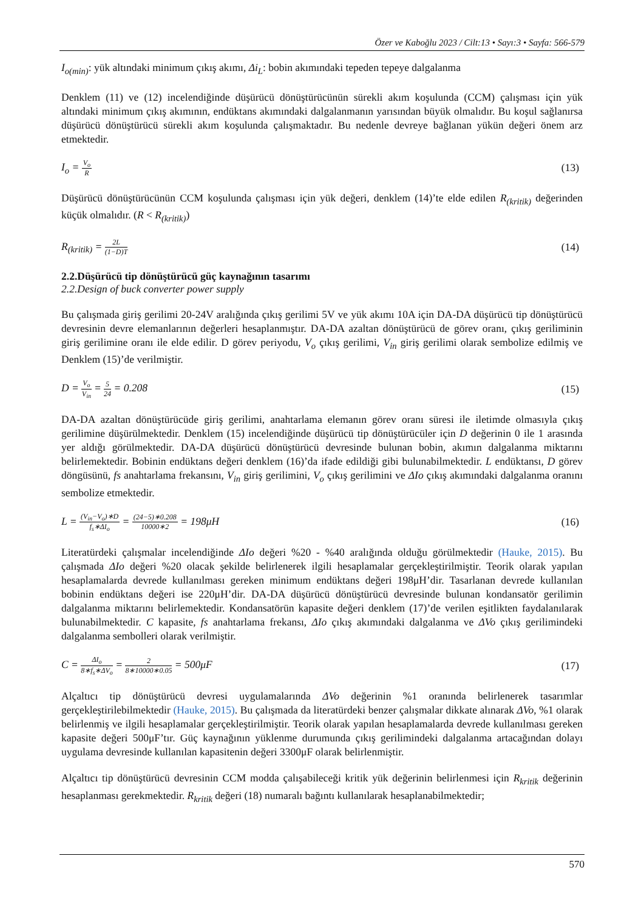Özer ve Kaboğlu 2023 / Cilt:13 • Sayı:3 • Sayfa: 566-579
I<sub>o(min)</sub>: yük altındaki minimum çıkış akımı, Δi<sub>L</sub>: bobin akımındaki tepeden tepeye dalgalanma
Denklem (11) ve (12) incelendiğinde düşürücü dönüştürücünün sürekli akım koşulunda (CCM) çalışması için yük altındaki minimum çıkış akımının, endüktans akımındaki dalgalanmanın yarısından büyük olmalıdır. Bu koşul sağlanırsa düşürücü dönüştürücü sürekli akım koşulunda çalışmaktadır. Bu nedenle devreye bağlanan yükün değeri önem arz etmektedir.
I<sub>o</sub> = V<sub>o</sub> R (13)
Düşürücü dönüştürücünün CCM koşulunda çalışması için yük değeri, denklem (14)’te elde edilen R<sub>(kritik)</sub> değerinden küçük olmalıdır. (R < R<sub>(kritik)</sub>)
R<sub>(kritik)</sub> = 2L (1−D)T (14)
2.2.Düşürücü tip dönüştürücü güç kaynağının tasarımı
2.2.Design of buck converter power supply
Bu çalışmada giriş gerilimi 20-24V aralığında çıkış gerilimi 5V ve yük akımı 10A için DA-DA düşürücü tip dönüştürücü devresinin devre elemanlarının değerleri hesaplanmıştır. DA-DA azaltan dönüştürücü de görev oranı, çıkış geriliminin giriş gerilimine oranı ile elde edilir. D görev periyodu, V<sub>o</sub> çıkış gerilimi, V<sub>in</sub> giriş gerilimi olarak sembolize edilmiş ve Denklem (15)’de verilmiştir.
D = V<sub>o</sub> V<sub>in</sub> = 5 24 = 0.208 (15)
DA-DA azaltan dönüştürücüde giriş gerilimi, anahtarlama elemanın görev oranı süresi ile iletimde olmasıyla çıkış gerilimine düşürülmektedir. Denklem (15) incelendiğinde düşürücü tip dönüştürücüler için D değerinin 0 ile 1 arasında yer aldığı görülmektedir. DA-DA düşürücü dönüştürücü devresinde bulunan bobin, akımın dalgalanma miktarını belirlemektedir. Bobinin endüktans değeri denklem (16)’da ifade edildiği gibi bulunabilmektedir. L endüktansı, D görev döngüsünü, fs anahtarlama frekansını, V<sub>in</sub> giriş gerilimini, V<sub>o</sub> çıkış gerilimini ve ΔIo çıkış akımındaki dalgalanma oranını sembolize etmektedir.
L = (V<sub>in</sub>−V<sub>o</sub>)∗D f<sub>s</sub>∗ΔI<sub>o</sub> = (24−5)∗0.208 10000∗2 = 198μH (16)
Literatürdeki çalışmalar incelendiğinde ΔIo değeri %20 - %40 aralığında olduğu görülmektedir (Hauke, 2015). Bu çalışmada ΔIo değeri %20 olacak şekilde belirlenerek ilgili hesaplamalar gerçekleştirilmiştir. Teorik olarak yapılan hesaplamalarda devrede kullanılması gereken minimum endüktans değeri 198μH’dir. Tasarlanan devrede kullanılan bobinin endüktans değeri ise 220μH’dir. DA-DA düşürücü dönüştürücü devresinde bulunan kondansatör gerilimin dalgalanma miktarını belirlemektedir. Kondansatörün kapasite değeri denklem (17)’de verilen eşitlikten faydalanılarak bulunabilmektedir. C kapasite, fs anahtarlama frekansı, ΔIo çıkış akımındaki dalgalanma ve ΔVo çıkış gerilimindeki dalgalanma sembolleri olarak verilmiştir.
C = ΔI<sub>o</sub> 8∗f<sub>s</sub>∗ΔV<sub>o</sub> = 2 8∗10000∗0.05 = 500μF (17)
Alçaltıcı tip dönüştürücü devresi uygulamalarında ΔVo değerinin %1 oranında belirlenerek tasarımlar gerçekleştirilebilmektedir (Hauke, 2015). Bu çalışmada da literatürdeki benzer çalışmalar dikkate alınarak ΔVo, %1 olarak belirlenmiş ve ilgili hesaplamalar gerçekleştirilmiştir. Teorik olarak yapılan hesaplamalarda devrede kullanılması gereken kapasite değeri 500μF’tır. Güç kaynağının yüklenme durumunda çıkış gerilimindeki dalgalanma artacağından dolayı uygulama devresinde kullanılan kapasitenin değeri 3300μF olarak belirlenmiştir.
Alçaltıcı tip dönüştürücü devresinin CCM modda çalışabileceği kritik yük değerinin belirlenmesi için R<sub>kritik</sub> değerinin hesaplanması gerekmektedir. R<sub>kritik</sub> değeri (18) numaralı bağıntı kullanılarak hesaplanabilmektedir;
570